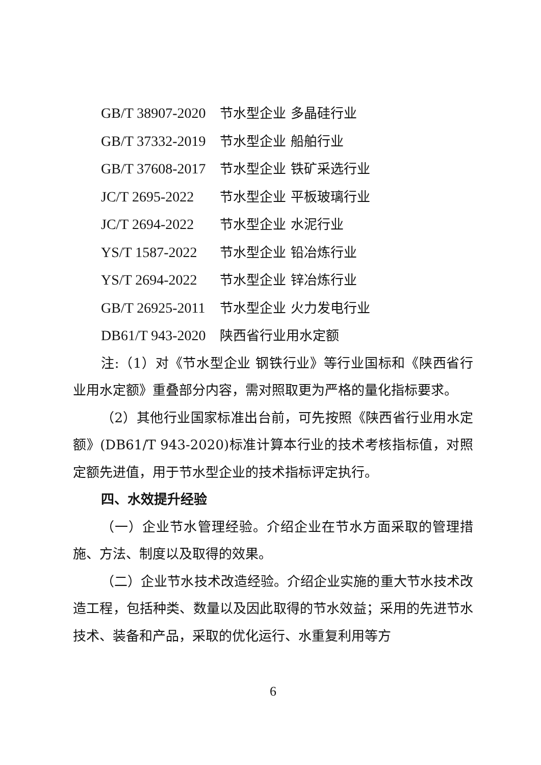GB/T 38907-2020 节水型企业 多晶硅行业
GB/T 37332-2019 节水型企业 船舶行业
GB/T 37608-2017 节水型企业 铁矿采选行业
JC/T 2695-2022 节水型企业 平板玻璃行业
JC/T 2694-2022 节水型企业 水泥行业
YS/T 1587-2022 节水型企业 铅冶炼行业
YS/T 2694-2022 节水型企业 锌冶炼行业
GB/T 26925-2011 节水型企业 火力发电行业
DB61/T 943-2020 陕西省行业用水定额
注:（1）对《节水型企业 钢铁行业》等行业国标和《陕西省行业用水定额》重叠部分内容，需对照取更为严格的量化指标要求。
（2）其他行业国家标准出台前，可先按照《陕西省行业用水定额》(DB61/T 943-2020)标准计算本行业的技术考核指标值，对照定额先进值，用于节水型企业的技术指标评定执行。
四、水效提升经验
（一）企业节水管理经验。介绍企业在节水方面采取的管理措施、方法、制度以及取得的效果。
（二）企业节水技术改造经验。介绍企业实施的重大节水技术改造工程，包括种类、数量以及因此取得的节水效益；采用的先进节水技术、装备和产品，采取的优化运行、水重复利用等方
6